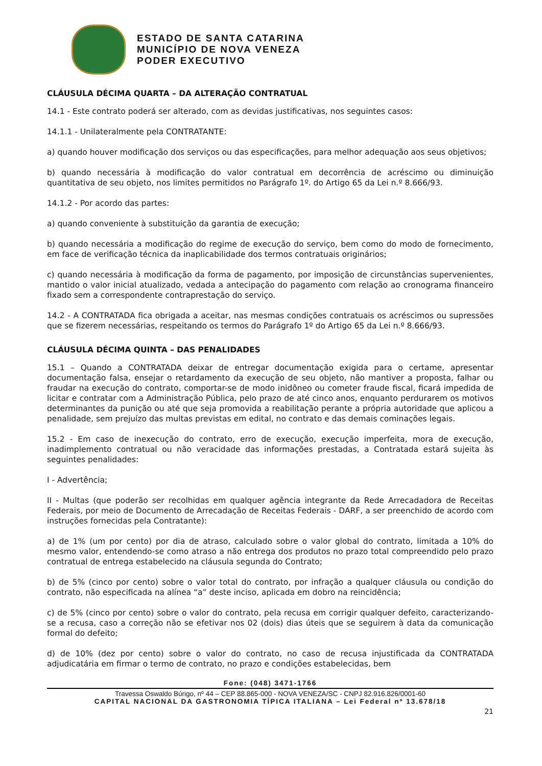ESTADO DE SANTA CATARINA
MUNICÍPIO DE NOVA VENEZA
PODER EXECUTIVO
CLÁUSULA DÉCIMA QUARTA – DA ALTERAÇÃO CONTRATUAL
14.1 - Este contrato poderá ser alterado, com as devidas justificativas, nos seguintes casos:
14.1.1 - Unilateralmente pela CONTRATANTE:
a) quando houver modificação dos serviços ou das especificações, para melhor adequação aos seus objetivos;
b) quando necessária à modificação do valor contratual em decorrência de acréscimo ou diminuição quantitativa de seu objeto, nos limites permitidos no Parágrafo 1º. do Artigo 65 da Lei n.º 8.666/93.
14.1.2 - Por acordo das partes:
a) quando conveniente à substituição da garantia de execução;
b) quando necessária a modificação do regime de execução do serviço, bem como do modo de fornecimento, em face de verificação técnica da inaplicabilidade dos termos contratuais originários;
c) quando necessária à modificação da forma de pagamento, por imposição de circunstâncias supervenientes, mantido o valor inicial atualizado, vedada a antecipação do pagamento com relação ao cronograma financeiro fixado sem a correspondente contraprestação do serviço.
14.2 - A CONTRATADA fica obrigada a aceitar, nas mesmas condições contratuais os acréscimos ou supressões que se fizerem necessárias, respeitando os termos do Parágrafo 1º do Artigo 65 da Lei n.º 8.666/93.
CLÁUSULA DÉCIMA QUINTA – DAS PENALIDADES
15.1 – Quando a CONTRATADA deixar de entregar documentação exigida para o certame, apresentar documentação falsa, ensejar o retardamento da execução de seu objeto, não mantiver a proposta, falhar ou fraudar na execução do contrato, comportar-se de modo inidôneo ou cometer fraude fiscal, ficará impedida de licitar e contratar com a Administração Pública, pelo prazo de até cinco anos, enquanto perdurarem os motivos determinantes da punição ou até que seja promovida a reabilitação perante a própria autoridade que aplicou a penalidade, sem prejuízo das multas previstas em edital, no contrato e das demais cominações legais.
15.2 - Em caso de inexecução do contrato, erro de execução, execução imperfeita, mora de execução, inadimplemento contratual ou não veracidade das informações prestadas, a Contratada estará sujeita às seguintes penalidades:
I - Advertência;
II - Multas (que poderão ser recolhidas em qualquer agência integrante da Rede Arrecadadora de Receitas Federais, por meio de Documento de Arrecadação de Receitas Federais - DARF, a ser preenchido de acordo com instruções fornecidas pela Contratante):
a) de 1% (um por cento) por dia de atraso, calculado sobre o valor global do contrato, limitada a 10% do mesmo valor, entendendo-se como atraso a não entrega dos produtos no prazo total compreendido pelo prazo contratual de entrega estabelecido na cláusula segunda do Contrato;
b) de 5% (cinco por cento) sobre o valor total do contrato, por infração a qualquer cláusula ou condição do contrato, não especificada na alínea “a” deste inciso, aplicada em dobro na reincidência;
c) de 5% (cinco por cento) sobre o valor do contrato, pela recusa em corrigir qualquer defeito, caracterizando-se a recusa, caso a correção não se efetivar nos 02 (dois) dias úteis que se seguirem à data da comunicação formal do defeito;
d) de 10% (dez por cento) sobre o valor do contrato, no caso de recusa injustificada da CONTRATADA adjudicatária em firmar o termo de contrato, no prazo e condições estabelecidas, bem
Fone: (048) 3471-1766
Travessa Oswaldo Búrigo, nº 44 – CEP 88.865-000 - NOVA VENEZA/SC - CNPJ 82.916.826/0001-60
CAPITAL NACIONAL DA GASTRONOMIA TÍPICA ITALIANA – Lei Federal nº 13.678/18
21